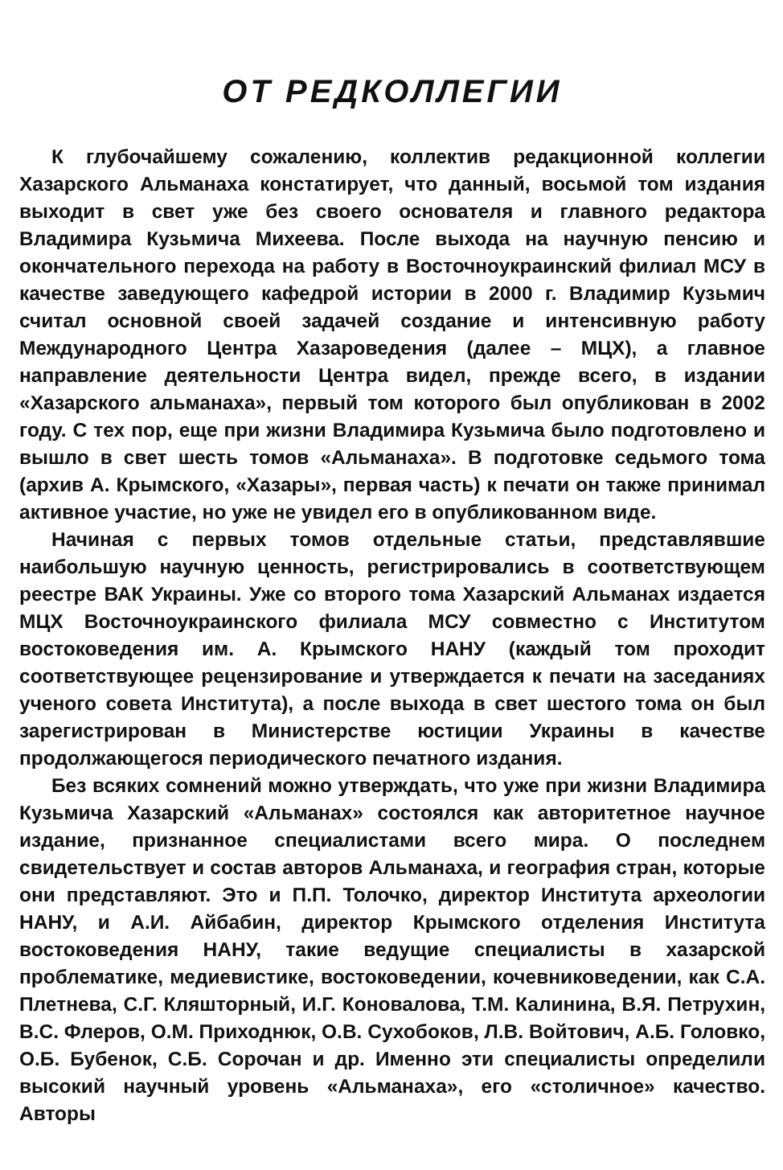ОТ РЕДКОЛЛЕГИИ
К глубочайшему сожалению, коллектив редакционной коллегии Хазарского Альманаха констатирует, что данный, восьмой том издания выходит в свет уже без своего основателя и главного редактора Владимира Кузьмича Михеева. После выхода на научную пенсию и окончательного перехода на работу в Восточноукраинский филиал МСУ в качестве заведующего кафедрой истории в 2000 г. Владимир Кузьмич считал основной своей задачей создание и интенсивную работу Международного Центра Хазароведения (далее – МЦХ), а главное направление деятельности Центра видел, прежде всего, в издании «Хазарского альманаха», первый том которого был опубликован в 2002 году. С тех пор, еще при жизни Владимира Кузьмича было подготовлено и вышло в свет шесть томов «Альманаха». В подготовке седьмого тома (архив А. Крымского, «Хазары», первая часть) к печати он также принимал активное участие, но уже не увидел его в опубликованном виде.
Начиная с первых томов отдельные статьи, представлявшие наибольшую научную ценность, регистрировались в соответствующем реестре ВАК Украины. Уже со второго тома Хазарский Альманах издается МЦХ Восточноукраинского филиала МСУ совместно с Институтом востоковедения им. А. Крымского НАНУ (каждый том проходит соответствующее рецензирование и утверждается к печати на заседаниях ученого совета Института), а после выхода в свет шестого тома он был зарегистрирован в Министерстве юстиции Украины в качестве продолжающегося периодического печатного издания.
Без всяких сомнений можно утверждать, что уже при жизни Владимира Кузьмича Хазарский «Альманах» состоялся как авторитетное научное издание, признанное специалистами всего мира. О последнем свидетельствует и состав авторов Альманаха, и география стран, которые они представляют. Это и П.П. Толочко, директор Института археологии НАНУ, и А.И. Айбабин, директор Крымского отделения Института востоковедения НАНУ, такие ведущие специалисты в хазарской проблематике, медиевистике, востоковедении, кочевниковедении, как С.А. Плетнева, С.Г. Кляшторный, И.Г. Коновалова, Т.М. Калинина, В.Я. Петрухин, В.С. Флеров, О.М. Приходнюк, О.В. Сухобоков, Л.В. Войтович, А.Б. Головко, О.Б. Бубенок, С.Б. Сорочан и др. Именно эти специалисты определили высокий научный уровень «Альманаха», его «столичное» качество. Авторы